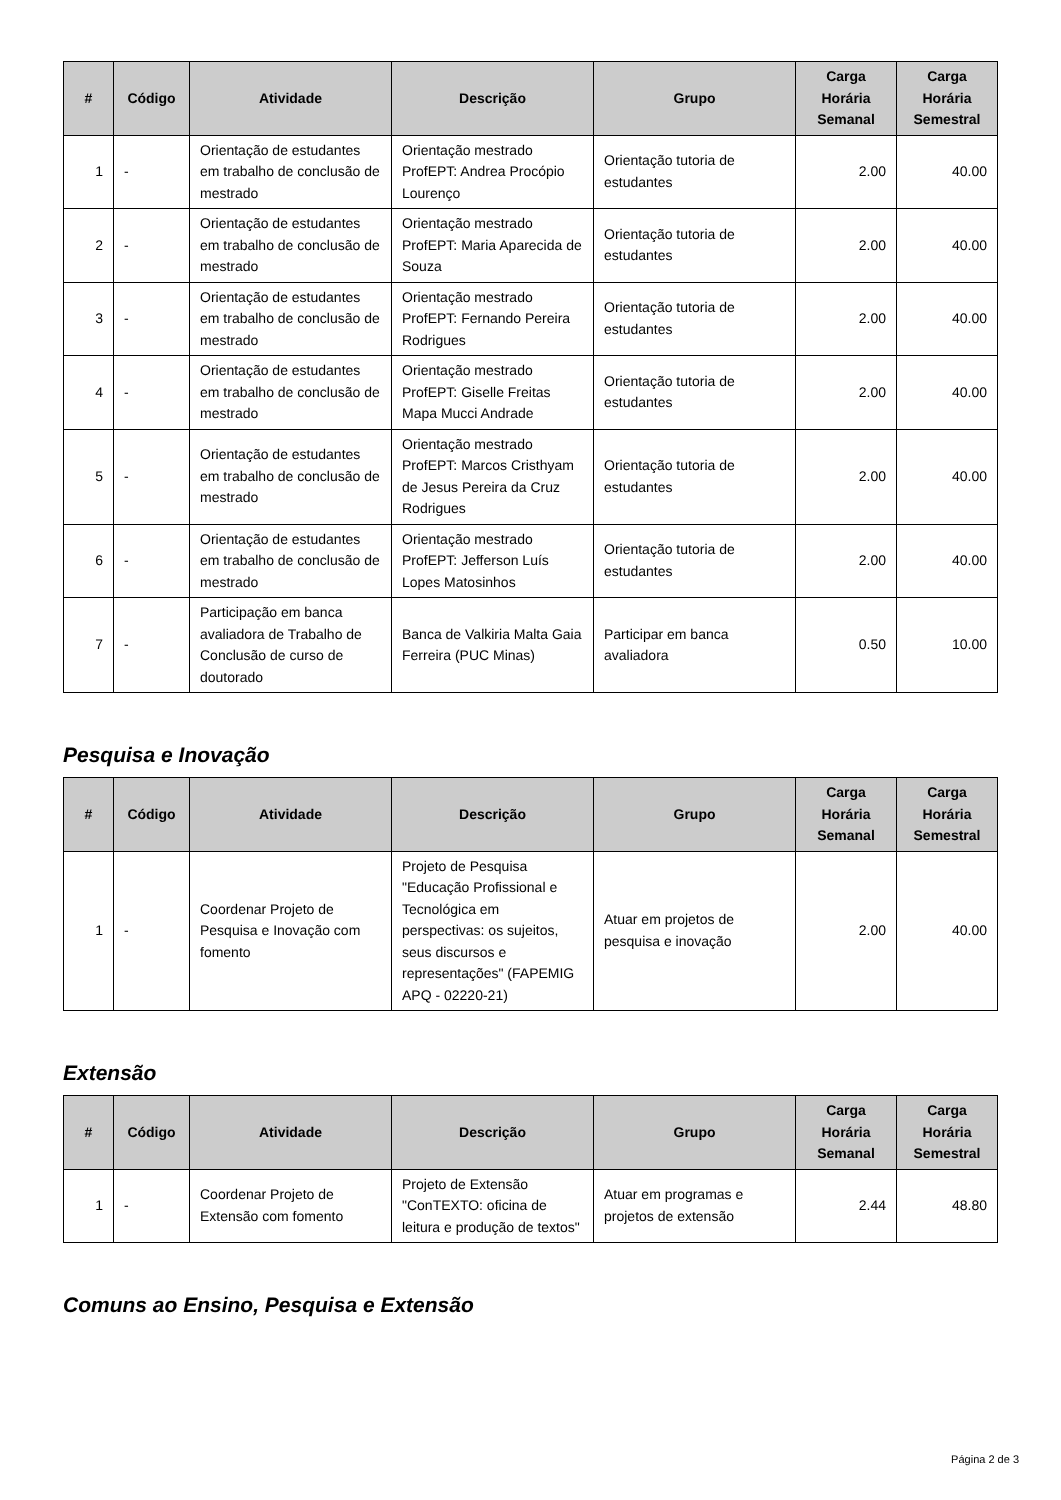| # | Código | Atividade | Descrição | Grupo | Carga Horária Semanal | Carga Horária Semestral |
| --- | --- | --- | --- | --- | --- | --- |
| 1 | - | Orientação de estudantes em trabalho de conclusão de mestrado | Orientação mestrado ProfEPT: Andrea Procópio Lourenço | Orientação tutoria de estudantes | 2.00 | 40.00 |
| 2 | - | Orientação de estudantes em trabalho de conclusão de mestrado | Orientação mestrado ProfEPT: Maria Aparecida de Souza | Orientação tutoria de estudantes | 2.00 | 40.00 |
| 3 | - | Orientação de estudantes em trabalho de conclusão de mestrado | Orientação mestrado ProfEPT: Fernando Pereira Rodrigues | Orientação tutoria de estudantes | 2.00 | 40.00 |
| 4 | - | Orientação de estudantes em trabalho de conclusão de mestrado | Orientação mestrado ProfEPT: Giselle Freitas Mapa Mucci Andrade | Orientação tutoria de estudantes | 2.00 | 40.00 |
| 5 | - | Orientação de estudantes em trabalho de conclusão de mestrado | Orientação mestrado ProfEPT: Marcos Cristhyam de Jesus Pereira da Cruz Rodrigues | Orientação tutoria de estudantes | 2.00 | 40.00 |
| 6 | - | Orientação de estudantes em trabalho de conclusão de mestrado | Orientação mestrado ProfEPT: Jefferson Luís Lopes Matosinhos | Orientação tutoria de estudantes | 2.00 | 40.00 |
| 7 | - | Participação em banca avaliadora de Trabalho de Conclusão de curso de doutorado | Banca de Valkiria Malta Gaia Ferreira (PUC Minas) | Participar em banca avaliadora | 0.50 | 10.00 |
Pesquisa e Inovação
| # | Código | Atividade | Descrição | Grupo | Carga Horária Semanal | Carga Horária Semestral |
| --- | --- | --- | --- | --- | --- | --- |
| 1 | - | Coordenar Projeto de Pesquisa e Inovação com fomento | Projeto de Pesquisa "Educação Profissional e Tecnológica em perspectivas: os sujeitos, seus discursos e representações" (FAPEMIG APQ - 02220-21) | Atuar em projetos de pesquisa e inovação | 2.00 | 40.00 |
Extensão
| # | Código | Atividade | Descrição | Grupo | Carga Horária Semanal | Carga Horária Semestral |
| --- | --- | --- | --- | --- | --- | --- |
| 1 | - | Coordenar Projeto de Extensão com fomento | Projeto de Extensão "ConTEXTO: oficina de leitura e produção de textos" | Atuar em programas e projetos de extensão | 2.44 | 48.80 |
Comuns ao Ensino, Pesquisa e Extensão
Página 2 de 3